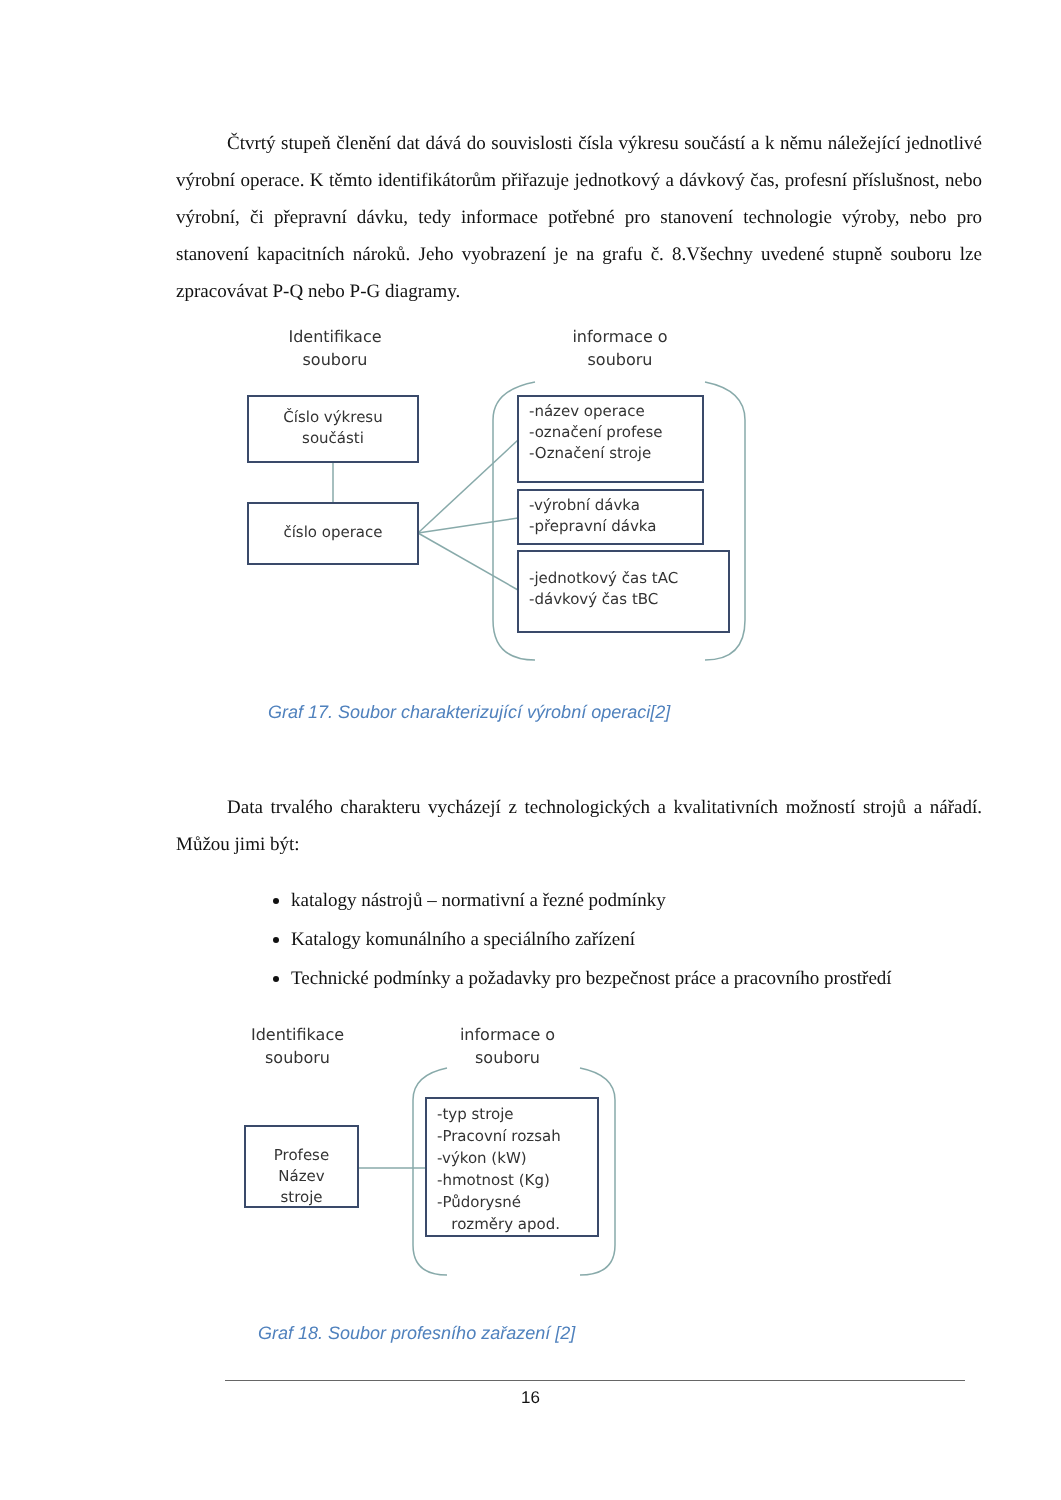Čtvrtý stupeň členění dat dává do souvislosti čísla výkresu součástí a k němu náležející jednotlivé výrobní operace. K těmto identifikátorům přiřazuje jednotkový a dávkový čas, profesní příslušnost, nebo výrobní, či přepravní dávku, tedy informace potřebné pro stanovení technologie výroby, nebo pro stanovení kapacitních nároků. Jeho vyobrazení je na grafu č. 8.Všechny uvedené stupně souboru lze zpracovávat P-Q nebo P-G diagramy.
Identifikace souboru
informace o souboru
Číslo výkresu součásti
číslo operace
-název operace
-označení profese
-Označení stroje
-výrobní dávka
-přepravní dávka
-jednotkový čas tAC
-dávkový čas tBC
Graf 17. Soubor charakterizující výrobní operaci[2]
Data trvalého charakteru vycházejí z technologických a kvalitativních možností strojů a nářadí. Můžou jimi být:
katalogy nástrojů – normativní a řezné podmínky
Katalogy komunálního a speciálního zařízení
Technické podmínky a požadavky pro bezpečnost práce a pracovního prostředí
Identifikace souboru
informace o souboru
Profese
Název stroje
-typ stroje
-Pracovní rozsah
-výkon (kW)
-hmotnost (Kg)
-Půdorysné
rozměry apod.
Graf 18. Soubor profesního zařazení [2]
16